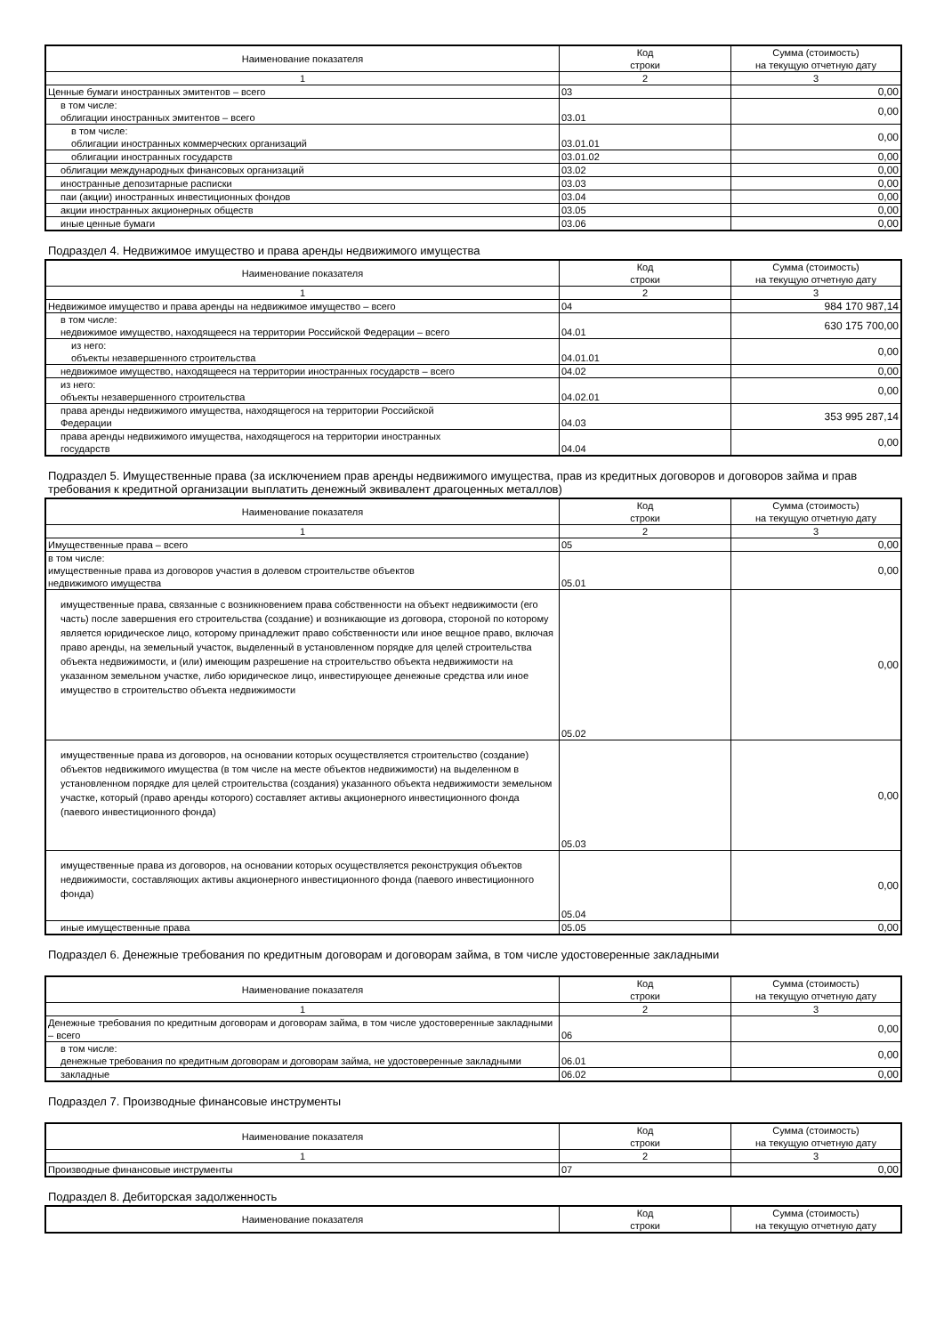| Наименование показателя | Код строки | Сумма (стоимость) на текущую отчетную дату |
| --- | --- | --- |
| 1 | 2 | 3 |
| Ценные бумаги иностранных эмитентов – всего | 03 | 0,00 |
| в том числе: облигации иностранных эмитентов – всего | 03.01 | 0,00 |
| в том числе: облигации иностранных коммерческих организаций | 03.01.01 | 0,00 |
| облигации иностранных государств | 03.01.02 | 0,00 |
| облигации международных финансовых организаций | 03.02 | 0,00 |
| иностранные депозитарные расписки | 03.03 | 0,00 |
| паи (акции) иностранных инвестиционных фондов | 03.04 | 0,00 |
| акции иностранных акционерных обществ | 03.05 | 0,00 |
| иные ценные бумаги | 03.06 | 0,00 |
Подраздел 4. Недвижимое имущество и права аренды недвижимого имущества
| Наименование показателя | Код строки | Сумма (стоимость) на текущую отчетную дату |
| --- | --- | --- |
| 1 | 2 | 3 |
| Недвижимое имущество и права аренды на недвижимое имущество – всего | 04 | 984 170 987,14 |
| в том числе: недвижимое имущество, находящееся на территории Российской Федерации – всего | 04.01 | 630 175 700,00 |
| из него: объекты незавершенного строительства | 04.01.01 | 0,00 |
| недвижимое имущество, находящееся на территории иностранных государств – всего | 04.02 | 0,00 |
| из него: объекты незавершенного строительства | 04.02.01 | 0,00 |
| права аренды недвижимого имущества, находящегося на территории Российской Федерации | 04.03 | 353 995 287,14 |
| права аренды недвижимого имущества, находящегося на территории иностранных государств | 04.04 | 0,00 |
Подраздел 5. Имущественные права (за исключением прав аренды недвижимого имущества, прав из кредитных договоров и договоров займа и прав требования к кредитной организации выплатить денежный эквивалент драгоценных металлов)
| Наименование показателя | Код строки | Сумма (стоимость) на текущую отчетную дату |
| --- | --- | --- |
| 1 | 2 | 3 |
| Имущественные права – всего | 05 | 0,00 |
| в том числе: имущественные права из договоров участия в долевом строительстве объектов недвижимого имущества | 05.01 | 0,00 |
| имущественные права, связанные с возникновением права собственности на объект недвижимости (его часть) после завершения его строительства (создание) и возникающие из договора, стороной по которому является юридическое лицо, которому принадлежит право собственности или иное вещное право, включая право аренды, на земельный участок, выделенный в установленном порядке для целей строительства объекта недвижимости, и (или) имеющим разрешение на строительство объекта недвижимости на указанном земельном участке, либо юридическое лицо, инвестирующее денежные средства или иное имущество в строительство объекта недвижимости | 05.02 | 0,00 |
| имущественные права из договоров, на основании которых осуществляется строительство (создание) объектов недвижимого имущества (в том числе на месте объектов недвижимости) на выделенном в установленном порядке для целей строительства (создания) указанного объекта недвижимости земельном участке, который (право аренды которого) составляет активы акционерного инвестиционного фонда (паевого инвестиционного фонда) | 05.03 | 0,00 |
| имущественные права из договоров, на основании которых осуществляется реконструкция объектов недвижимости, составляющих активы акционерного инвестиционного фонда (паевого инвестиционного фонда) | 05.04 | 0,00 |
| иные имущественные права | 05.05 | 0,00 |
Подраздел 6. Денежные требования по кредитным договорам и договорам займа, в том числе удостоверенные закладными
| Наименование показателя | Код строки | Сумма (стоимость) на текущую отчетную дату |
| --- | --- | --- |
| 1 | 2 | 3 |
| Денежные требования по кредитным договорам и договорам займа, в том числе удостоверенные закладными – всего | 06 | 0,00 |
| в том числе: денежные требования по кредитным договорам и договорам займа, не удостоверенные закладными | 06.01 | 0,00 |
| закладные | 06.02 | 0,00 |
Подраздел 7. Производные финансовые инструменты
| Наименование показателя | Код строки | Сумма (стоимость) на текущую отчетную дату |
| --- | --- | --- |
| 1 | 2 | 3 |
| Производные финансовые инструменты | 07 | 0,00 |
Подраздел 8. Дебиторская задолженность
| Наименование показателя | Код строки | Сумма (стоимость) на текущую отчетную дату |
| --- | --- | --- |